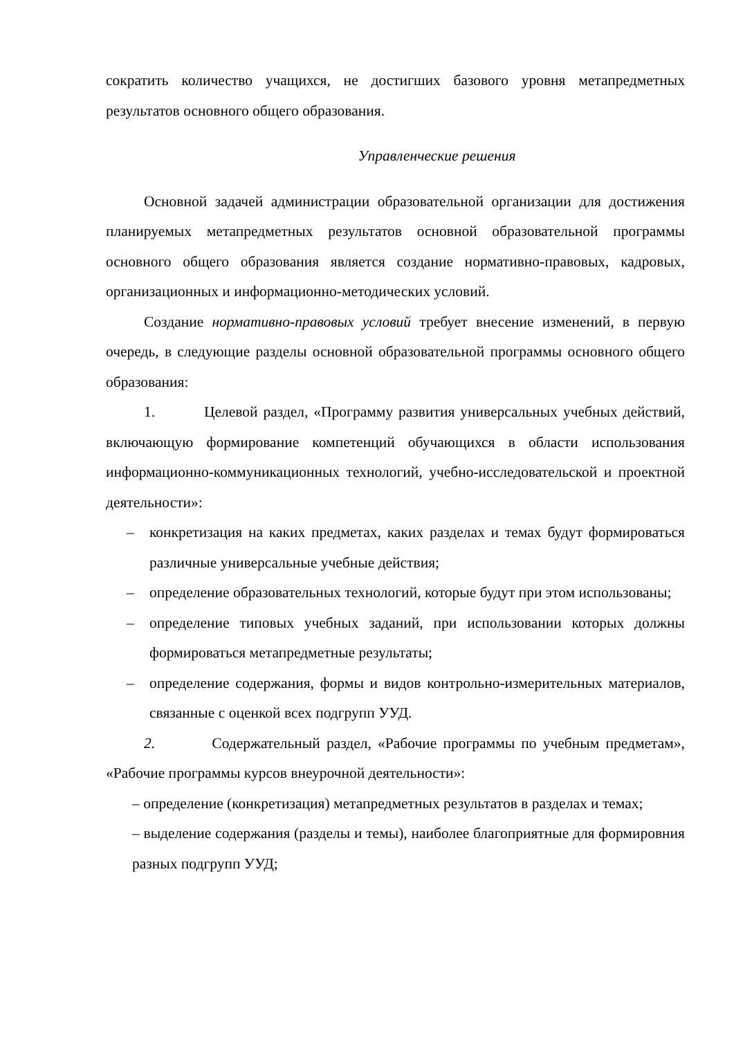сократить количество учащихся, не достигших базового уровня метапредметных результатов основного общего образования.
Управленческие решения
Основной задачей администрации образовательной организации для достижения планируемых метапредметных результатов основной образовательной программы основного общего образования является создание нормативно-правовых, кадровых, организационных и информационно-методических условий.
Создание нормативно-правовых условий требует внесение изменений, в первую очередь, в следующие разделы основной образовательной программы основного общего образования:
1. Целевой раздел, «Программу развития универсальных учебных действий, включающую формирование компетенций обучающихся в области использования информационно-коммуникационных технологий, учебно-исследовательской и проектной деятельности»:
– конкретизация на каких предметах, каких разделах и темах будут формироваться различные универсальные учебные действия;
– определение образовательных технологий, которые будут при этом использованы;
– определение типовых учебных заданий, при использовании которых должны формироваться метапредметные результаты;
– определение содержания, формы и видов контрольно-измерительных материалов, связанные с оценкой всех подгрупп УУД.
2. Содержательный раздел, «Рабочие программы по учебным предметам», «Рабочие программы курсов внеурочной деятельности»:
– определение (конкретизация) метапредметных результатов в разделах и темах;
– выделение содержания (разделы и темы), наиболее благоприятные для формировния разных подгрупп УУД;